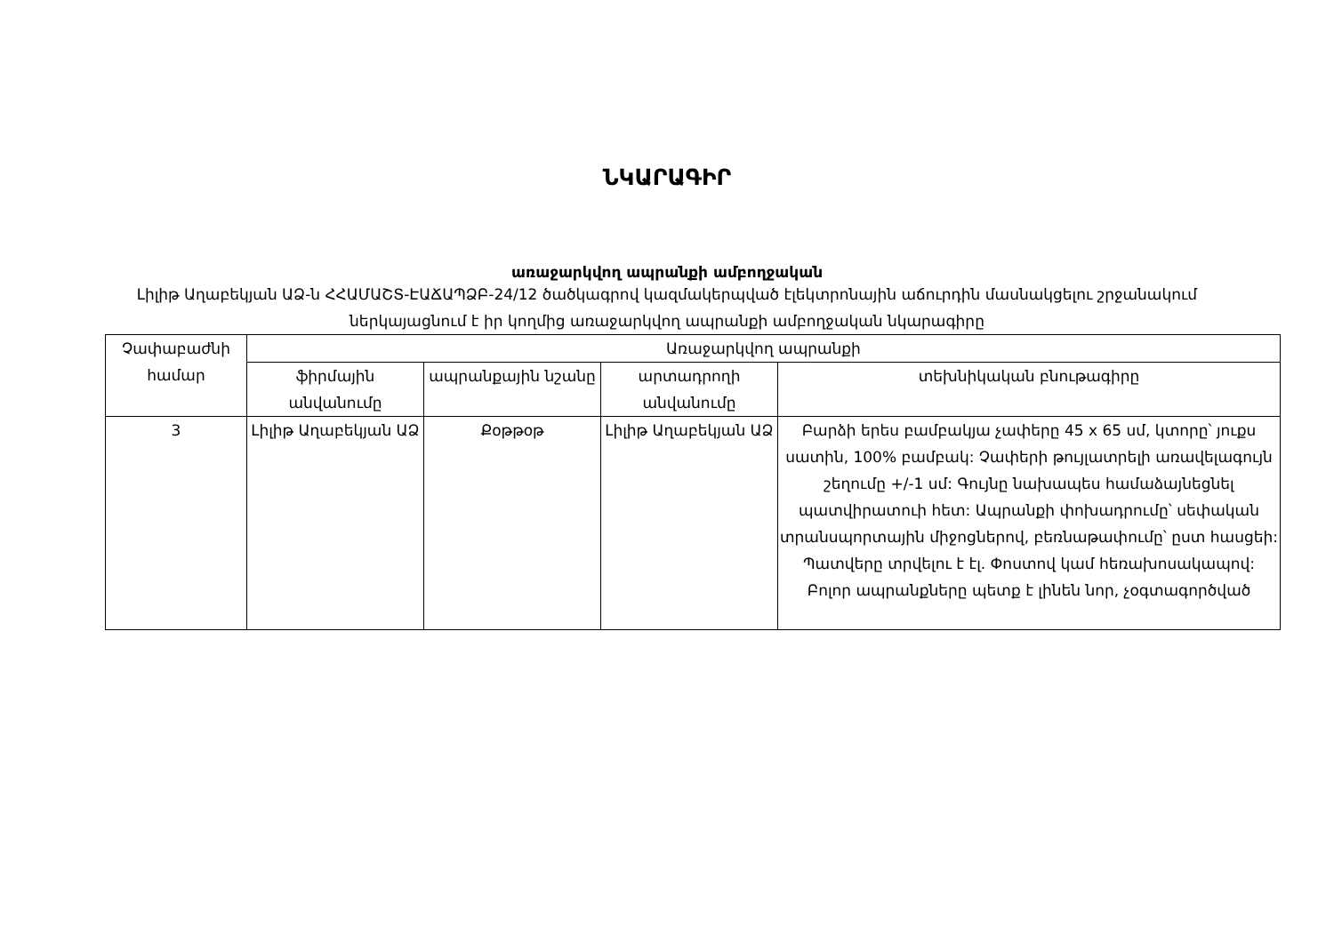ՆԿԱՐԱԳԻՐ
առաջարկվող ապրանքի ամբողջական
Լիլիթ Աղաբեկյան ԱՁ-ն ՀՀԱՄԱՇՏ-ԷԱՃԱՊՁԲ-24/12 ծածկագրով կազմակերպված էլեկտրոնային աճուրդին մասնակցելու շրջանակում ներկայացնում է իր կողմից առաջարկվող ապրանքի ամբողջական նկարագիրը
| Չափաբաժնի համար | Առաջարկվող ապրանքի | | | |
| --- | --- | --- | --- | --- |
| | ֆիրմային անվանումը | ապրանքային նշանը | արտադրողի անվանումը | տեխնիկական բնութագիրը |
| 3 | Լիլիթ Աղաբեկյան ԱՁ | Քօթթօթ | Լիլիթ Աղաբեկյան ԱՁ | Բարձի երես բամբակյա չափերը 45 x 65 սմ, կտորը՝ յուքս սատին, 100% բամբակ: Չափերի թույլատրելի առավելագույն շեղումը +/-1 սմ: Գույնը նախապես համաձայնեցնել պատվիրատուի հետ: Ապրանքի փոխադրումը՝ սեփական տրանսպորտային միջոցներով, բեռնաթափումը՝ ըստ հասցեի: Պատվերը տրվելու է էլ. Փոստով կամ հեռախոսակապով: Բոլոր ապրանքները պետք է լինեն նոր, չօգտագործված |